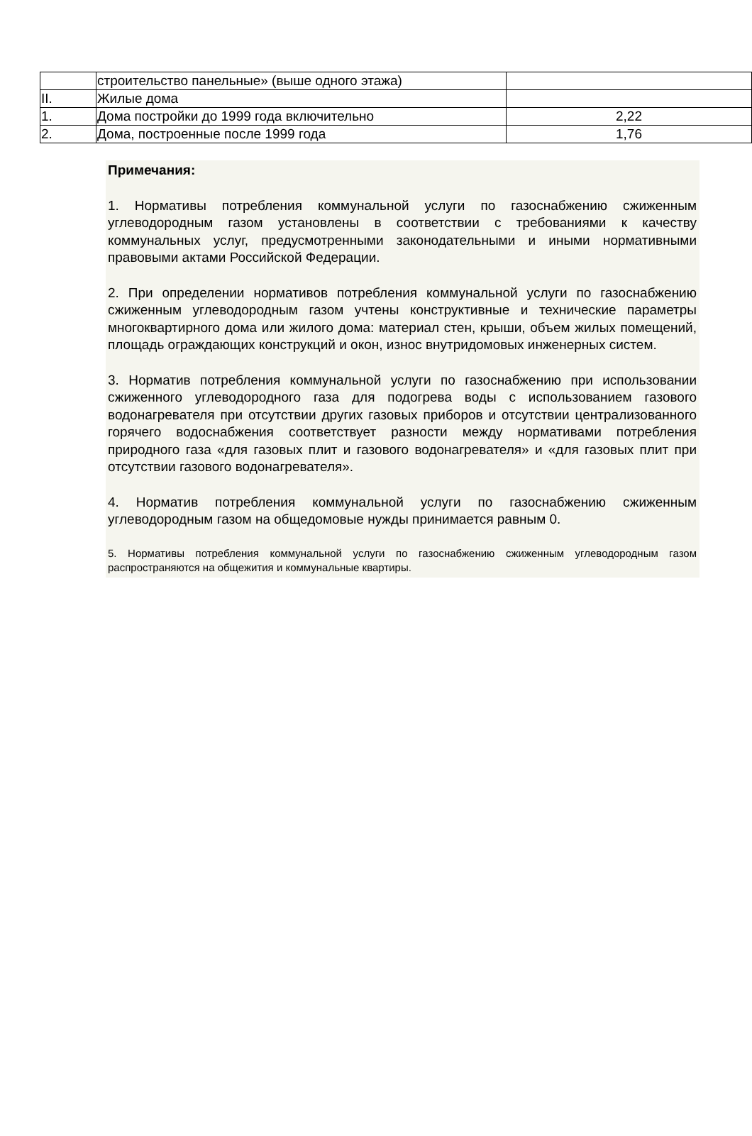| | строительство панельные» (выше одного этажа) | |
| II. | Жилые дома | |
| 1. | Дома постройки до 1999 года включительно | 2,22 |
| 2. | Дома, построенные после 1999 года | 1,76 |
Примечания:
1. Нормативы потребления коммунальной услуги по газоснабжению сжиженным углеводородным газом установлены в соответствии с требованиями к качеству коммунальных услуг, предусмотренными законодательными и иными нормативными правовыми актами Российской Федерации.
2. При определении нормативов потребления коммунальной услуги по газоснабжению сжиженным углеводородным газом учтены конструктивные и технические параметры многоквартирного дома или жилого дома: материал стен, крыши, объем жилых помещений, площадь ограждающих конструкций и окон, износ внутридомовых инженерных систем.
3. Норматив потребления коммунальной услуги по газоснабжению при использовании сжиженного углеводородного газа для подогрева воды с использованием газового водонагревателя при отсутствии других газовых приборов и отсутствии централизованного горячего водоснабжения соответствует разности между нормативами потребления природного газа «для газовых плит и газового водонагревателя» и «для газовых плит при отсутствии газового водонагревателя».
4. Норматив потребления коммунальной услуги по газоснабжению сжиженным углеводородным газом на общедомовые нужды принимается равным 0.
5. Нормативы потребления коммунальной услуги по газоснабжению сжиженным углеводородным газом распространяются на общежития и коммунальные квартиры.